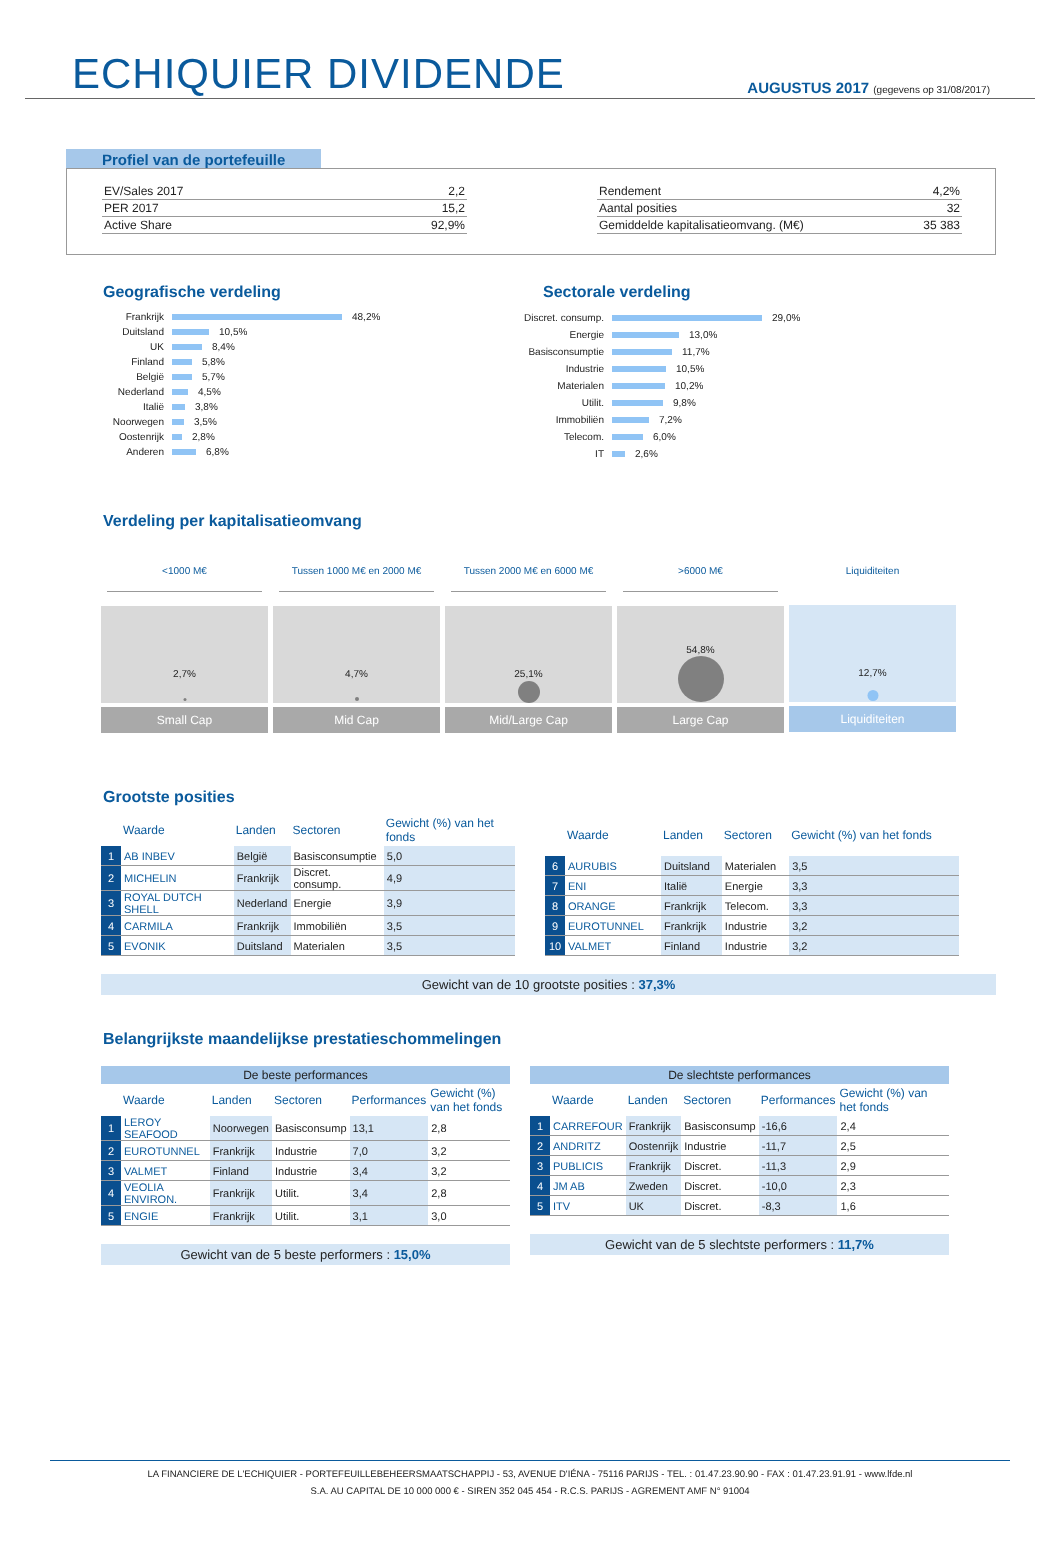ECHIQUIER DIVIDENDE
AUGUSTUS 2017 (gegevens op 31/08/2017)
Profiel van de portefeuille
| EV/Sales 2017 | 2,2 |
| PER 2017 | 15,2 |
| Active Share | 92,9% |
| Rendement | 4,2% |
| Aantal posities | 32 |
| Gemiddelde kapitalisatieomvang. (M€) | 35 383 |
Geografische verdeling
Frankrijk 48,2%
Duitsland 10,5%
UK 8,4%
Finland 5,8%
België 5,7%
Nederland 4,5%
Italië 3,8%
Noorwegen 3,5%
Oostenrijk 2,8%
Anderen 6,8%
Sectorale verdeling
Discret. consump. 29,0%
Energie 13,0%
Basisconsumptie 11,7%
Industrie 10,5%
Materialen 10,2%
Utilit. 9,8%
Immobiliën 7,2%
Telecom. 6,0%
IT 2,6%
Verdeling per kapitalisatieomvang
<1000 M€
2,7%
Small Cap
Tussen 1000 M€ en 2000 M€
4,7%
Mid Cap
Tussen 2000 M€ en 6000 M€
25,1%
Mid/Large Cap
>6000 M€
54,8%
Large Cap
Liquiditeiten
12,7%
Liquiditeiten
Grootste posities
| | Waarde | Landen | Sectoren | Gewicht (%) van het fonds |
| --- | --- | --- | --- | --- |
| 1 | AB INBEV | België | Basisconsumptie | 5,0 |
| 2 | MICHELIN | Frankrijk | Discret. consump. | 4,9 |
| 3 | ROYAL DUTCH SHELL | Nederland | Energie | 3,9 |
| 4 | CARMILA | Frankrijk | Immobiliën | 3,5 |
| 5 | EVONIK | Duitsland | Materialen | 3,5 |
| | Waarde | Landen | Sectoren | Gewicht (%) van het fonds |
| --- | --- | --- | --- | --- |
| 6 | AURUBIS | Duitsland | Materialen | 3,5 |
| 7 | ENI | Italië | Energie | 3,3 |
| 8 | ORANGE | Frankrijk | Telecom. | 3,3 |
| 9 | EUROTUNNEL | Frankrijk | Industrie | 3,2 |
| 10 | VALMET | Finland | Industrie | 3,2 |
Gewicht van de 10 grootste posities : 37,3%
Belangrijkste maandelijkse prestatieschommelingen
| De beste performances | | | | | |
| --- | --- | --- | --- | --- | --- |
| | Waarde | Landen | Sectoren | Performances | Gewicht (%) van het fonds |
| 1 | LEROY SEAFOOD | Noorwegen | Basisconsump | 13,1 | 2,8 |
| 2 | EUROTUNNEL | Frankrijk | Industrie | 7,0 | 3,2 |
| 3 | VALMET | Finland | Industrie | 3,4 | 3,2 |
| 4 | VEOLIA ENVIRON. | Frankrijk | Utilit. | 3,4 | 2,8 |
| 5 | ENGIE | Frankrijk | Utilit. | 3,1 | 3,0 |
Gewicht van de 5 beste performers : 15,0%
| De slechtste performances | | | | | |
| --- | --- | --- | --- | --- | --- |
| | Waarde | Landen | Sectoren | Performances | Gewicht (%) van het fonds |
| 1 | CARREFOUR | Frankrijk | Basisconsump | -16,6 | 2,4 |
| 2 | ANDRITZ | Oostenrijk | Industrie | -11,7 | 2,5 |
| 3 | PUBLICIS | Frankrijk | Discret. | -11,3 | 2,9 |
| 4 | JM AB | Zweden | Discret. | -10,0 | 2,3 |
| 5 | ITV | UK | Discret. | -8,3 | 1,6 |
Gewicht van de 5 slechtste performers : 11,7%
LA FINANCIERE DE L'ECHIQUIER - PORTEFEUILLEBEHEERSMAATSCHAPPIJ - 53, AVENUE D'IÉNA - 75116 PARIJS - TEL. : 01.47.23.90.90 - FAX : 01.47.23.91.91 - www.lfde.nl
S.A. AU CAPITAL DE 10 000 000 € - SIREN 352 045 454 - R.C.S. PARIJS - AGREMENT AMF N° 91004